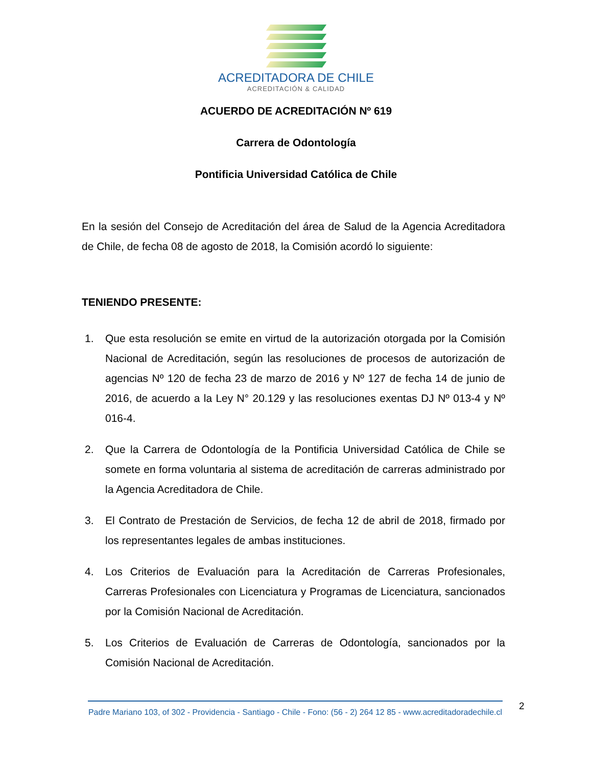ACREDITADORA DE CHILE
ACREDITACIÓN & CALIDAD
ACUERDO DE ACREDITACIÓN Nº 619
Carrera de Odontología
Pontificia Universidad Católica de Chile
En la sesión del Consejo de Acreditación del área de Salud de la Agencia Acreditadora de Chile, de fecha 08 de agosto de 2018, la Comisión acordó lo siguiente:
TENIENDO PRESENTE:
1. Que esta resolución se emite en virtud de la autorización otorgada por la Comisión Nacional de Acreditación, según las resoluciones de procesos de autorización de agencias Nº 120 de fecha 23 de marzo de 2016 y Nº 127 de fecha 14 de junio de 2016, de acuerdo a la Ley N° 20.129 y las resoluciones exentas DJ Nº 013-4 y Nº 016-4.
2. Que la Carrera de Odontología de la Pontificia Universidad Católica de Chile se somete en forma voluntaria al sistema de acreditación de carreras administrado por la Agencia Acreditadora de Chile.
3. El Contrato de Prestación de Servicios, de fecha 12 de abril de 2018, firmado por los representantes legales de ambas instituciones.
4. Los Criterios de Evaluación para la Acreditación de Carreras Profesionales, Carreras Profesionales con Licenciatura y Programas de Licenciatura, sancionados por la Comisión Nacional de Acreditación.
5. Los Criterios de Evaluación de Carreras de Odontología, sancionados por la Comisión Nacional de Acreditación.
Padre Mariano 103, of 302 - Providencia - Santiago - Chile - Fono: (56 - 2) 264 12 85 - www.acreditadoradechile.cl
2